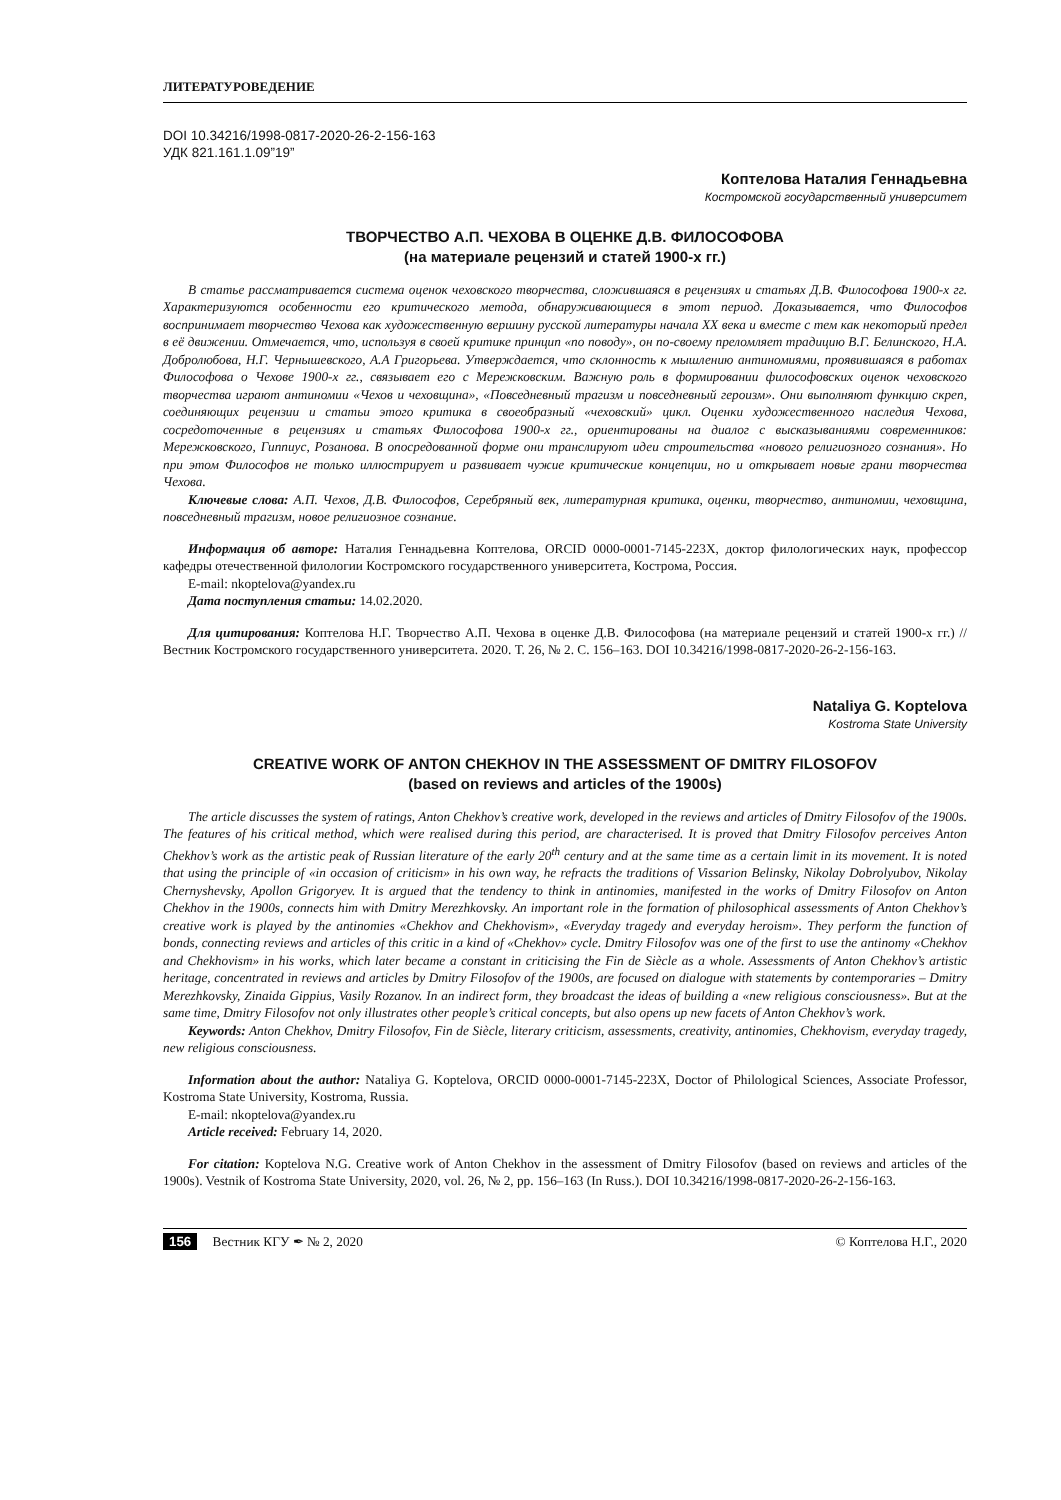ЛИТЕРАТУРОВЕДЕНИЕ
DOI 10.34216/1998-0817-2020-26-2-156-163
УДК 821.161.1.09”19”
Коптелова Наталия Геннадьевна
Костромской государственный университет
ТВОРЧЕСТВО А.П. ЧЕХОВА В ОЦЕНКЕ Д.В. ФИЛОСОФОВА
(на материале рецензий и статей 1900-х гг.)
В статье рассматривается система оценок чеховского творчества, сложившаяся в рецензиях и статьях Д.В. Философова 1900-х гг. Характеризуются особенности его критического метода, обнаруживающиеся в этот период. Доказывается, что Философов воспринимает творчество Чехова как художественную вершину русской литературы начала XX века и вместе с тем как некоторый предел в её движении. Отмечается, что, используя в своей критике принцип «по поводу», он по-своему преломляет традицию В.Г. Белинского, Н.А. Добролюбова, Н.Г. Чернышевского, А.А Григорьева. Утверждается, что склонность к мышлению антиномиями, проявившаяся в работах Философова о Чехове 1900-х гг., связывает его с Мережковским. Важную роль в формировании философовских оценок чеховского творчества играют антиномии «Чехов и чеховщина», «Повседневный трагизм и повседневный героизм». Они выполняют функцию скреп, соединяющих рецензии и статьи этого критика в своеобразный «чеховский» цикл. Оценки художественного наследия Чехова, сосредоточенные в рецензиях и статьях Философова 1900-х гг., ориентированы на диалог с высказываниями современников: Мережковского, Гиппиус, Розанова. В опосредованной форме они транслируют идеи строительства «нового религиозного сознания». Но при этом Философов не только иллюстрирует и развивает чужие критические концепции, но и открывает новые грани творчества Чехова.
Ключевые слова: А.П. Чехов, Д.В. Философов, Серебряный век, литературная критика, оценки, творчество, антиномии, чеховщина, повседневный трагизм, новое религиозное сознание.
Информация об авторе: Наталия Геннадьевна Коптелова, ORCID 0000-0001-7145-223X, доктор филологических наук, профессор кафедры отечественной филологии Костромского государственного университета, Кострома, Россия.
E-mail: nkoptelova@yandex.ru
Дата поступления статьи: 14.02.2020.
Для цитирования: Коптелова Н.Г. Творчество А.П. Чехова в оценке Д.В. Философова (на материале рецензий и статей 1900-х гг.) // Вестник Костромского государственного университета. 2020. Т. 26, № 2. С. 156–163. DOI 10.34216/1998-0817-2020-26-2-156-163.
Nataliya G. Koptelova
Kostroma State University
CREATIVE WORK OF ANTON CHEKHOV IN THE ASSESSMENT OF DMITRY FILOSOFOV
(based on reviews and articles of the 1900s)
The article discusses the system of ratings, Anton Chekhov’s creative work, developed in the reviews and articles of Dmitry Filosofov of the 1900s. The features of his critical method, which were realised during this period, are characterised. It is proved that Dmitry Filosofov perceives Anton Chekhov’s work as the artistic peak of Russian literature of the early 20<sup>th</sup> century and at the same time as a certain limit in its movement. It is noted that using the principle of «in occasion of criticism» in his own way, he refracts the traditions of Vissarion Belinsky, Nikolay Dobrolyubov, Nikolay Chernyshevsky, Apollon Grigoryev. It is argued that the tendency to think in antinomies, manifested in the works of Dmitry Filosofov on Anton Chekhov in the 1900s, connects him with Dmitry Merezhkovsky. An important role in the formation of philosophical assessments of Anton Chekhov’s creative work is played by the antinomies «Chekhov and Chekhovism», «Everyday tragedy and everyday heroism». They perform the function of bonds, connecting reviews and articles of this critic in a kind of «Chekhov» cycle. Dmitry Filosofov was one of the first to use the antinomy «Chekhov and Chekhovism» in his works, which later became a constant in criticising the Fin de Siècle as a whole. Assessments of Anton Chekhov’s artistic heritage, concentrated in reviews and articles by Dmitry Filosofov of the 1900s, are focused on dialogue with statements by contemporaries – Dmitry Merezhkovsky, Zinaida Gippius, Vasily Rozanov. In an indirect form, they broadcast the ideas of building a «new religious consciousness». But at the same time, Dmitry Filosofov not only illustrates other people’s critical concepts, but also opens up new facets of Anton Chekhov’s work.
Keywords: Anton Chekhov, Dmitry Filosofov, Fin de Siècle, literary criticism, assessments, creativity, antinomies, Chekhovism, everyday tragedy, new religious consciousness.
Information about the author: Nataliya G. Koptelova, ORCID 0000-0001-7145-223X, Doctor of Philological Sciences, Associate Professor, Kostroma State University, Kostroma, Russia.
E-mail: nkoptelova@yandex.ru
Article received: February 14, 2020.
For citation: Koptelova N.G. Creative work of Anton Chekhov in the assessment of Dmitry Filosofov (based on reviews and articles of the 1900s). Vestnik of Kostroma State University, 2020, vol. 26, № 2, pp. 156–163 (In Russ.). DOI 10.34216/1998-0817-2020-26-2-156-163.
156 Вестник КГУ ✒ № 2, 2020 © Коптелова Н.Г., 2020